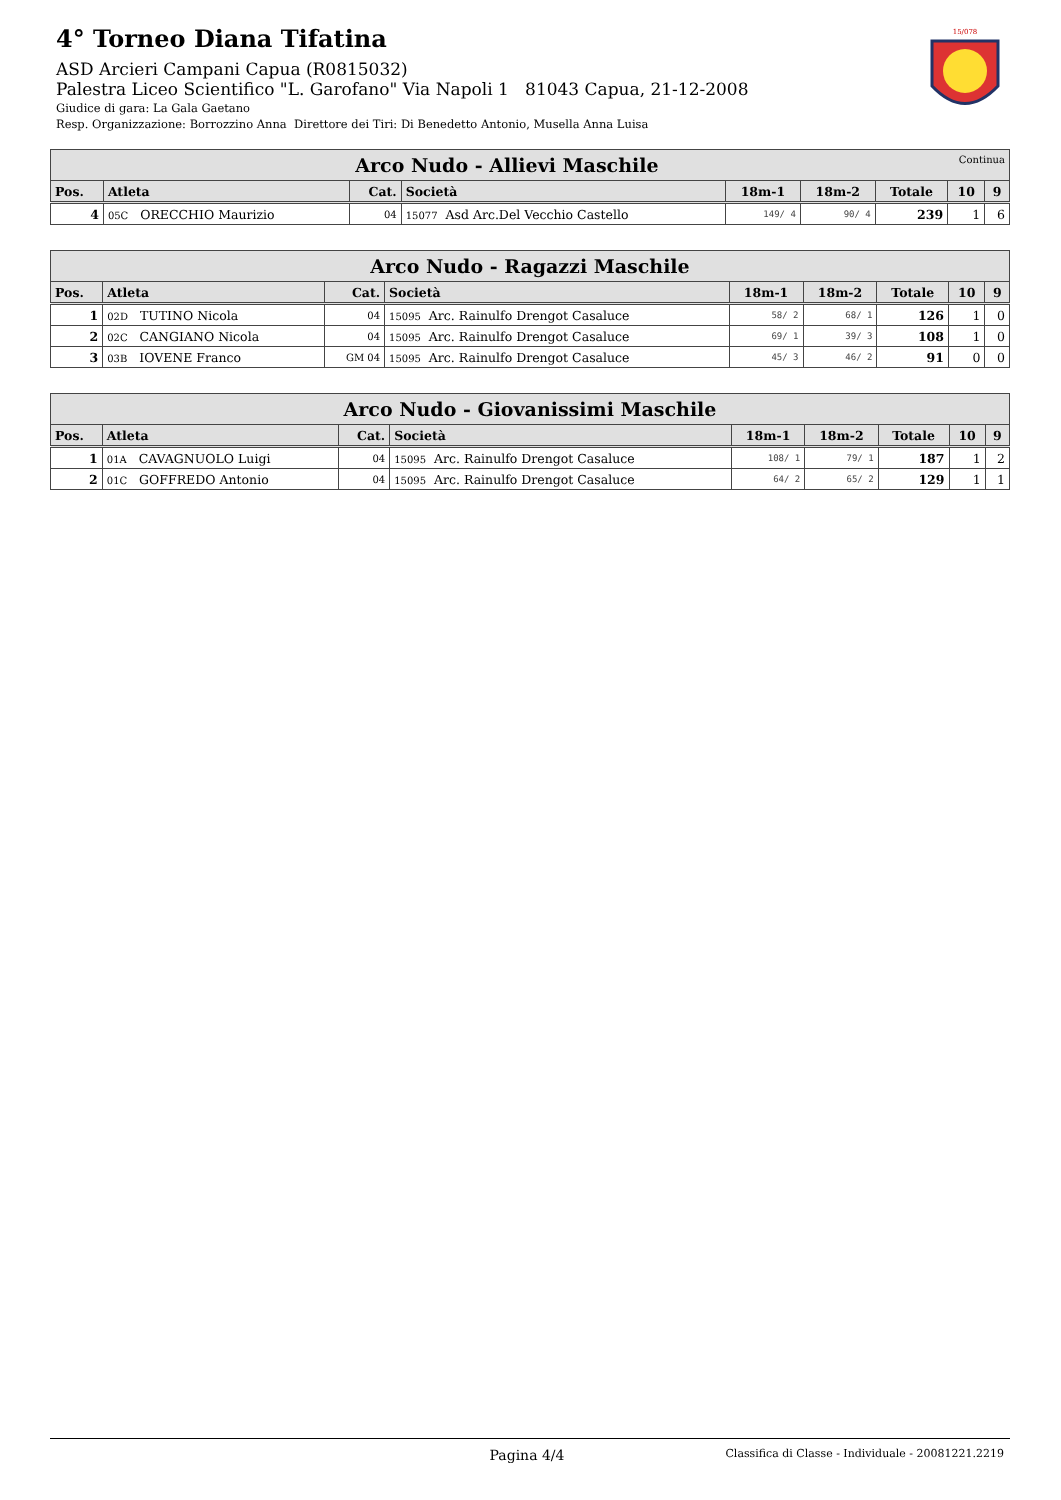4° Torneo Diana Tifatina
ASD Arcieri Campani Capua (R0815032)
Palestra Liceo Scientifico "L. Garofano" Via Napoli 1 81043 Capua, 21-12-2008
Giudice di gara: La Gala Gaetano
Resp. Organizzazione: Borrozzino Anna Direttore dei Tiri: Di Benedetto Antonio, Musella Anna Luisa
15/078
| Arco Nudo - Allievi Maschile Continua | | | | | | | | |
| Pos. | Atleta | Cat. | Società | 18m-1 | 18m-2 | Totale | 10 | 9 |
| 4 | 05C ORECCHIO Maurizio | 04 | 15077 Asd Arc.Del Vecchio Castello | 149/ 4 | 90/ 4 | 239 | 1 | 6 |
| Arco Nudo - Ragazzi Maschile | | | | | | | | |
| Pos. | Atleta | Cat. | Società | 18m-1 | 18m-2 | Totale | 10 | 9 |
| 1 | 02D TUTINO Nicola | 04 | 15095 Arc. Rainulfo Drengot Casaluce | 58/ 2 | 68/ 1 | 126 | 1 | 0 |
| 2 | 02C CANGIANO Nicola | 04 | 15095 Arc. Rainulfo Drengot Casaluce | 69/ 1 | 39/ 3 | 108 | 1 | 0 |
| 3 | 03B IOVENE Franco | GM 04 | 15095 Arc. Rainulfo Drengot Casaluce | 45/ 3 | 46/ 2 | 91 | 0 | 0 |
| Arco Nudo - Giovanissimi Maschile | | | | | | | | |
| Pos. | Atleta | Cat. | Società | 18m-1 | 18m-2 | Totale | 10 | 9 |
| 1 | 01A CAVAGNUOLO Luigi | 04 | 15095 Arc. Rainulfo Drengot Casaluce | 108/ 1 | 79/ 1 | 187 | 1 | 2 |
| 2 | 01C GOFFREDO Antonio | 04 | 15095 Arc. Rainulfo Drengot Casaluce | 64/ 2 | 65/ 2 | 129 | 1 | 1 |
Pagina 4/4 Classifica di Classe - Individuale - 20081221.2219